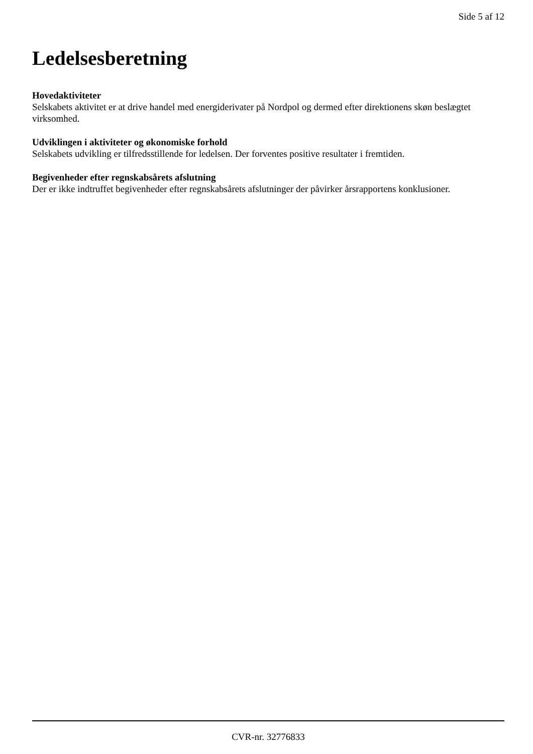Side 5 af 12
Ledelsesberetning
Hovedaktiviteter
Selskabets aktivitet er at drive handel med energiderivater på Nordpol og dermed efter direktionens skøn beslægtet virksomhed.
Udviklingen i aktiviteter og økonomiske forhold
Selskabets udvikling er tilfredsstillende for ledelsen. Der forventes positive resultater i fremtiden.
Begivenheder efter regnskabsårets afslutning
Der er ikke indtruffet begivenheder efter regnskabsårets afslutninger der påvirker årsrapportens konklusioner.
CVR-nr. 32776833